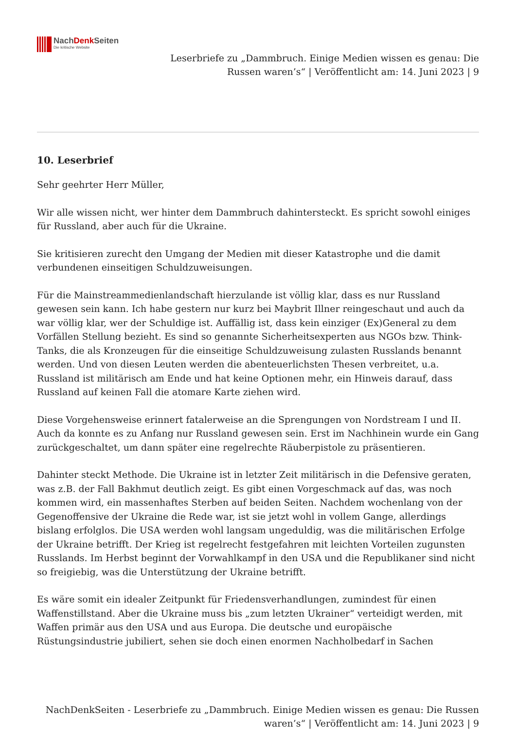NachDenk Seiten
Die kritische Website
Leserbriefe zu „Dammbruch. Einige Medien wissen es genau: Die
Russen waren’s“ | Veröffentlicht am: 14. Juni 2023 | 9
10. Leserbrief
Sehr geehrter Herr Müller,
Wir alle wissen nicht, wer hinter dem Dammbruch dahintersteckt. Es spricht sowohl einiges für Russland, aber auch für die Ukraine.
Sie kritisieren zurecht den Umgang der Medien mit dieser Katastrophe und die damit verbundenen einseitigen Schuldzuweisungen.
Für die Mainstreammedienlandschaft hierzulande ist völlig klar, dass es nur Russland gewesen sein kann. Ich habe gestern nur kurz bei Maybrit Illner reingeschaut und auch da war völlig klar, wer der Schuldige ist. Auffällig ist, dass kein einziger (Ex)General zu dem Vorfällen Stellung bezieht. Es sind so genannte Sicherheitsexperten aus NGOs bzw. Think-Tanks, die als Kronzeugen für die einseitige Schuldzuweisung zulasten Russlands benannt werden. Und von diesen Leuten werden die abenteuerlichsten Thesen verbreitet, u.a. Russland ist militärisch am Ende und hat keine Optionen mehr, ein Hinweis darauf, dass Russland auf keinen Fall die atomare Karte ziehen wird.
Diese Vorgehensweise erinnert fatalerweise an die Sprengungen von Nordstream I und II. Auch da konnte es zu Anfang nur Russland gewesen sein. Erst im Nachhinein wurde ein Gang zurückgeschaltet, um dann später eine regelrechte Räuberpistole zu präsentieren.
Dahinter steckt Methode. Die Ukraine ist in letzter Zeit militärisch in die Defensive geraten, was z.B. der Fall Bakhmut deutlich zeigt. Es gibt einen Vorgeschmack auf das, was noch kommen wird, ein massenhaftes Sterben auf beiden Seiten. Nachdem wochenlang von der Gegenoffensive der Ukraine die Rede war, ist sie jetzt wohl in vollem Gange, allerdings bislang erfolglos. Die USA werden wohl langsam ungeduldig, was die militärischen Erfolge der Ukraine betrifft. Der Krieg ist regelrecht festgefahren mit leichten Vorteilen zugunsten Russlands. Im Herbst beginnt der Vorwahlkampf in den USA und die Republikaner sind nicht so freigiebig, was die Unterstützung der Ukraine betrifft.
Es wäre somit ein idealer Zeitpunkt für Friedensverhandlungen, zumindest für einen Waffenstillstand. Aber die Ukraine muss bis „zum letzten Ukrainer“ verteidigt werden, mit Waffen primär aus den USA und aus Europa. Die deutsche und europäische Rüstungsindustrie jubiliert, sehen sie doch einen enormen Nachholbedarf in Sachen
NachDenkSeiten - Leserbriefe zu „Dammbruch. Einige Medien wissen es genau: Die Russen
waren’s“ | Veröffentlicht am: 14. Juni 2023 | 9